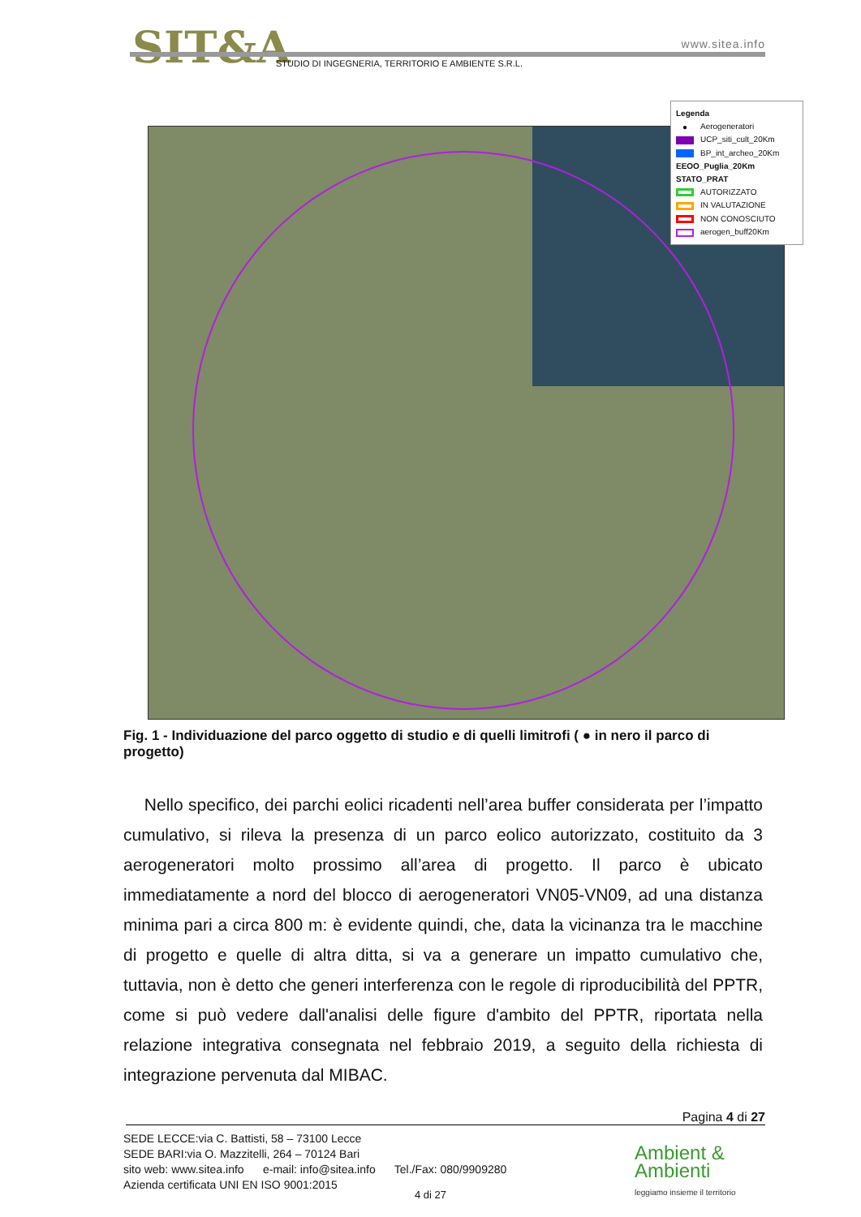SIT&A www.sitea.info
STUDIO DI INGEGNERIA, TERRITORIO E AMBIENTE S.R.L.
Legenda
● Aerogeneratori
UCP_siti_cult_20Km
BP_int_archeo_20Km
EEOO_Puglia_20Km
STATO_PRAT
AUTORIZZATO
IN VALUTAZIONE
NON CONOSCIUTO
aerogen_buff20Km
Fig. 1 - Individuazione del parco oggetto di studio e di quelli limitrofi ( ● in nero il parco di progetto)
Nello specifico, dei parchi eolici ricadenti nell’area buffer considerata per l’impatto cumulativo, si rileva la presenza di un parco eolico autorizzato, costituito da 3 aerogeneratori molto prossimo all’area di progetto. Il parco è ubicato immediatamente a nord del blocco di aerogeneratori VN05-VN09, ad una distanza minima pari a circa 800 m: è evidente quindi, che, data la vicinanza tra le macchine di progetto e quelle di altra ditta, si va a generare un impatto cumulativo che, tuttavia, non è detto che generi interferenza con le regole di riproducibilità del PPTR, come si può vedere dall'analisi delle figure d'ambito del PPTR, riportata nella relazione integrativa consegnata nel febbraio 2019, a seguito della richiesta di integrazione pervenuta dal MIBAC.
Pagina 4 di 27
SEDE LECCE:via C. Battisti, 58 – 73100 Lecce
SEDE BARI:via O. Mazzitelli, 264 – 70124 Bari
sito web: www.sitea.info e-mail: info@sitea.info Tel./Fax: 080/9909280
Azienda certificata UNI EN ISO 9001:2015
4 di 27
Ambient &
Ambienti
leggiamo insieme il territorio